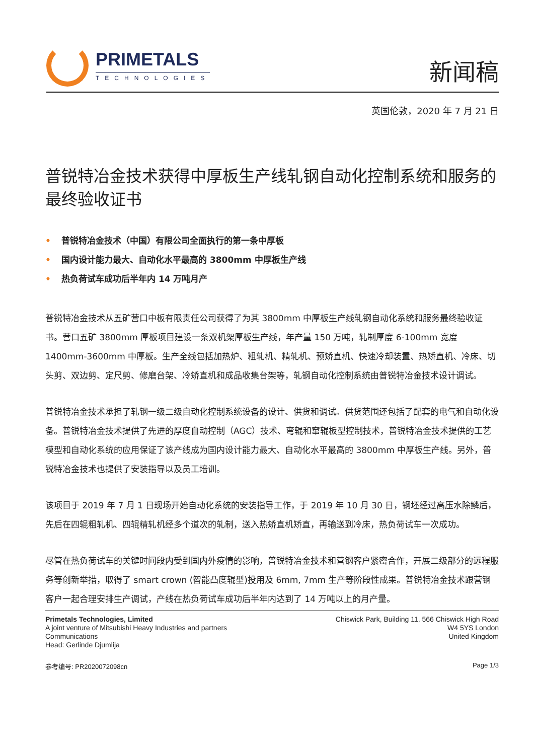PRIMETALS
TECHNOLOGIES
新闻稿
英国伦敦，2020 年 7 月 21 日
普锐特冶金技术获得中厚板生产线轧钢自动化控制系统和服务的最终验收证书
• 普锐特冶金技术（中国）有限公司全面执行的第一条中厚板
• 国内设计能力最大、自动化水平最高的 3800mm 中厚板生产线
• 热负荷试车成功后半年内 14 万吨月产
普锐特冶金技术从五矿营口中板有限责任公司获得了为其 3800mm 中厚板生产线轧钢自动化系统和服务最终验收证书。营口五矿 3800mm 厚板项目建设一条双机架厚板生产线，年产量 150 万吨，轧制厚度 6-100mm 宽度 1400mm-3600mm 中厚板。生产全线包括加热炉、粗轧机、精轧机、预矫直机、快速冷却装置、热矫直机、冷床、切头剪、双边剪、定尺剪、修磨台架、冷矫直机和成品收集台架等，轧钢自动化控制系统由普锐特冶金技术设计调试。
普锐特冶金技术承担了轧钢一级二级自动化控制系统设备的设计、供货和调试。供货范围还包括了配套的电气和自动化设备。普锐特冶金技术提供了先进的厚度自动控制（AGC）技术、弯辊和窜辊板型控制技术，普锐特冶金技术提供的工艺模型和自动化系统的应用保证了该产线成为国内设计能力最大、自动化水平最高的 3800mm 中厚板生产线。另外，普锐特冶金技术也提供了安装指导以及员工培训。
该项目于 2019 年 7 月 1 日现场开始自动化系统的安装指导工作，于 2019 年 10 月 30 日，钢坯经过高压水除鳞后，先后在四辊粗轧机、四辊精轧机经多个道次的轧制，送入热矫直机矫直，再输送到冷床，热负荷试车一次成功。
尽管在热负荷试车的关键时间段内受到国内外疫情的影响，普锐特冶金技术和营钢客户紧密合作，开展二级部分的远程服务等创新举措，取得了 smart crown (智能凸度辊型)投用及 6mm, 7mm 生产等阶段性成果。普锐特冶金技术跟营钢客户一起合理安排生产调试，产线在热负荷试车成功后半年内达到了 14 万吨以上的月产量。
Primetals Technologies, Limited
A joint venture of Mitsubishi Heavy Industries and partners
Communications
Head: Gerlinde Djumlija
Chiswick Park, Building 11, 566 Chiswick High Road
W4 5YS London
United Kingdom
参考编号: PR2020072098cn Page 1/3